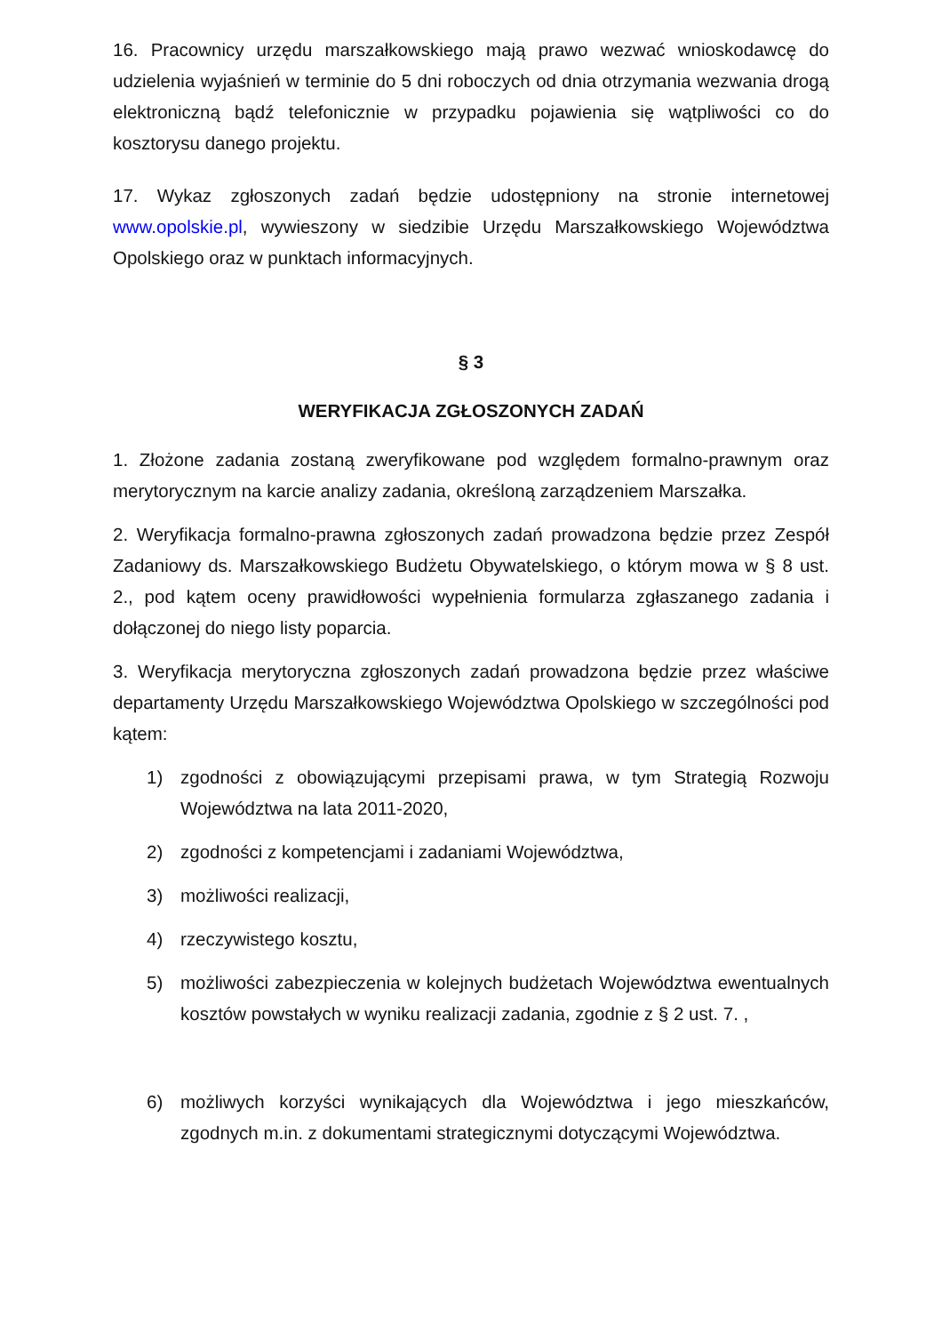16. Pracownicy urzędu marszałkowskiego mają prawo wezwać wnioskodawcę do udzielenia wyjaśnień w terminie do 5 dni roboczych od dnia otrzymania wezwania drogą elektroniczną bądź telefonicznie w przypadku pojawienia się wątpliwości co do kosztorysu danego projektu.
17. Wykaz zgłoszonych zadań będzie udostępniony na stronie internetowej www.opolskie.pl, wywieszony w siedzibie Urzędu Marszałkowskiego Województwa Opolskiego oraz w punktach informacyjnych.
§ 3
WERYFIKACJA ZGŁOSZONYCH ZADAŃ
1. Złożone zadania zostaną zweryfikowane pod względem formalno-prawnym oraz merytorycznym na karcie analizy zadania, określoną zarządzeniem Marszałka.
2. Weryfikacja formalno-prawna zgłoszonych zadań prowadzona będzie przez Zespół Zadaniowy ds. Marszałkowskiego Budżetu Obywatelskiego, o którym mowa w § 8 ust. 2., pod kątem oceny prawidłowości wypełnienia formularza zgłaszanego zadania i dołączonej do niego listy poparcia.
3. Weryfikacja merytoryczna zgłoszonych zadań prowadzona będzie przez właściwe departamenty Urzędu Marszałkowskiego Województwa Opolskiego w szczególności pod kątem:
1) zgodności z obowiązującymi przepisami prawa, w tym Strategią Rozwoju Województwa na lata 2011-2020,
2) zgodności z kompetencjami i zadaniami Województwa,
3) możliwości realizacji,
4) rzeczywistego kosztu,
5) możliwości zabezpieczenia w kolejnych budżetach Województwa ewentualnych kosztów powstałych w wyniku realizacji zadania, zgodnie z § 2 ust. 7. ,
6) możliwych korzyści wynikających dla Województwa i jego mieszkańców, zgodnych m.in. z dokumentami strategicznymi dotyczącymi Województwa.